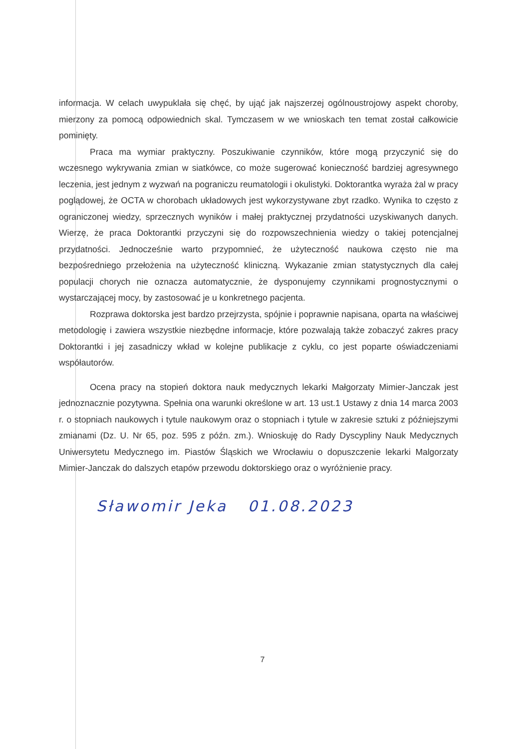informacja. W celach uwypuklała się chęć, by ująć jak najszerzej ogólnoustrojowy aspekt choroby, mierzony za pomocą odpowiednich skal. Tymczasem w we wnioskach ten temat został całkowicie pominięty.
Praca ma wymiar praktyczny. Poszukiwanie czynników, które mogą przyczynić się do wczesnego wykrywania zmian w siatkówce, co może sugerować konieczność bardziej agresywnego leczenia, jest jednym z wyzwań na pograniczu reumatologii i okulistyki. Doktorantka wyraża żal w pracy poglądowej, że OCTA w chorobach układowych jest wykorzystywane zbyt rzadko. Wynika to często z ograniczonej wiedzy, sprzecznych wyników i małej praktycznej przydatności uzyskiwanych danych. Wierzę, że praca Doktorantki przyczyni się do rozpowszechnienia wiedzy o takiej potencjalnej przydatności. Jednocześnie warto przypomnieć, że użyteczność naukowa często nie ma bezpośredniego przełożenia na użyteczność kliniczną. Wykazanie zmian statystycznych dla całej populacji chorych nie oznacza automatycznie, że dysponujemy czynnikami prognostycznymi o wystarczającej mocy, by zastosować je u konkretnego pacjenta.
Rozprawa doktorska jest bardzo przejrzysta, spójnie i poprawnie napisana, oparta na właściwej metodologię i zawiera wszystkie niezbędne informacje, które pozwalają także zobaczyć zakres pracy Doktorantki i jej zasadniczy wkład w kolejne publikacje z cyklu, co jest poparte oświadczeniami współautorów.
Ocena pracy na stopień doktora nauk medycznych lekarki Małgorzaty Mimier-Janczak jest jednoznacznie pozytywna. Spełnia ona warunki określone w art. 13 ust.1 Ustawy z dnia 14 marca 2003 r. o stopniach naukowych i tytule naukowym oraz o stopniach i tytule w zakresie sztuki z późniejszymi zmianami (Dz. U. Nr 65, poz. 595 z późn. zm.). Wnioskuję do Rady Dyscypliny Nauk Medycznych Uniwersytetu Medycznego im. Piastów Śląskich we Wrocławiu o dopuszczenie lekarki Malgorzaty Mimier-Janczak do dalszych etapów przewodu doktorskiego oraz o wyróżnienie pracy.
Sławomir Jeka 01.08.2023
7